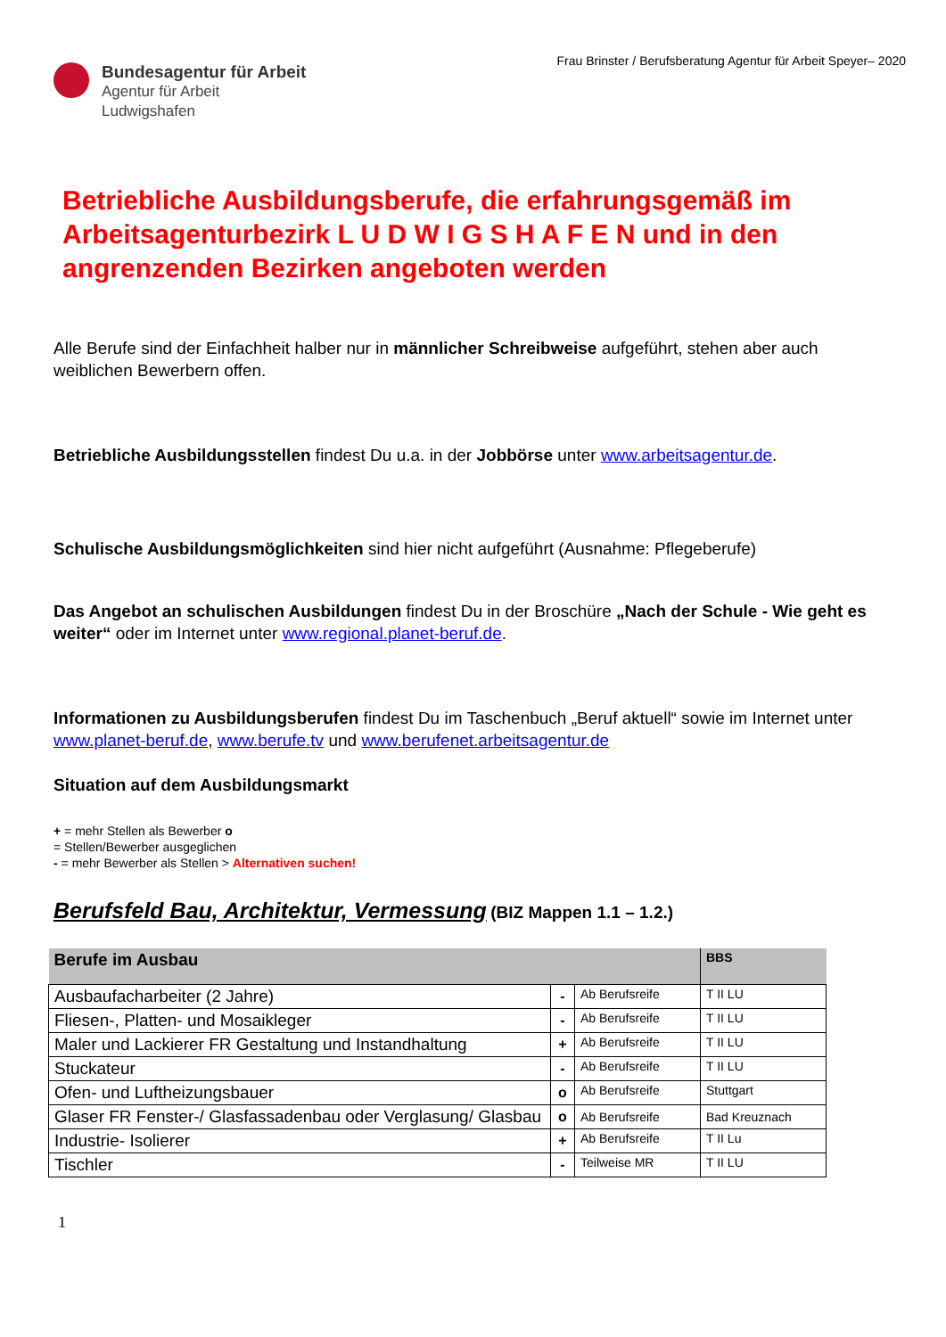Frau Brinster / Berufsberatung Agentur für Arbeit Speyer– 2020
Bundesagentur für Arbeit
Agentur für Arbeit
Ludwigshafen
Betriebliche Ausbildungsberufe, die erfahrungsgemäß im Arbeitsagenturbezirk L U D W I G S H A F E N und in den angrenzenden Bezirken angeboten werden
Alle Berufe sind der Einfachheit halber nur in männlicher Schreibweise aufgeführt, stehen aber auch weiblichen Bewerbern offen.
Betriebliche Ausbildungsstellen findest Du u.a. in der Jobbörse unter www.arbeitsagentur.de.
Schulische Ausbildungsmöglichkeiten sind hier nicht aufgeführt (Ausnahme: Pflegeberufe)
Das Angebot an schulischen Ausbildungen findest Du in der Broschüre „Nach der Schule - Wie geht es weiter“ oder im Internet unter www.regional.planet-beruf.de.
Informationen zu Ausbildungsberufen findest Du im Taschenbuch „Beruf aktuell“ sowie im Internet unter www.planet-beruf.de, www.berufe.tv und www.berufenet.arbeitsagentur.de
Situation auf dem Ausbildungsmarkt
+ = mehr Stellen als Bewerber o
= Stellen/Bewerber ausgeglichen
- = mehr Bewerber als Stellen > Alternativen suchen!
Berufsfeld Bau, Architektur, Vermessung
(BIZ Mappen 1.1 – 1.2.)
| Berufe im Ausbau | | | BBS |
| --- | --- | --- | --- |
| Ausbaufacharbeiter (2 Jahre) | - | Ab Berufsreife | T II LU |
| Fliesen-, Platten- und Mosaikleger | - | Ab Berufsreife | T II LU |
| Maler und Lackierer FR Gestaltung und Instandhaltung | + | Ab Berufsreife | T II LU |
| Stuckateur | - | Ab Berufsreife | T II LU |
| Ofen- und Luftheizungsbauer | o | Ab Berufsreife | Stuttgart |
| Glaser FR Fenster-/ Glasfassadenbau oder Verglasung/ Glasbau | o | Ab Berufsreife | Bad Kreuznach |
| Industrie- Isolierer | + | Ab Berufsreife | T II Lu |
| Tischler | - | Teilweise MR | T II LU |
1